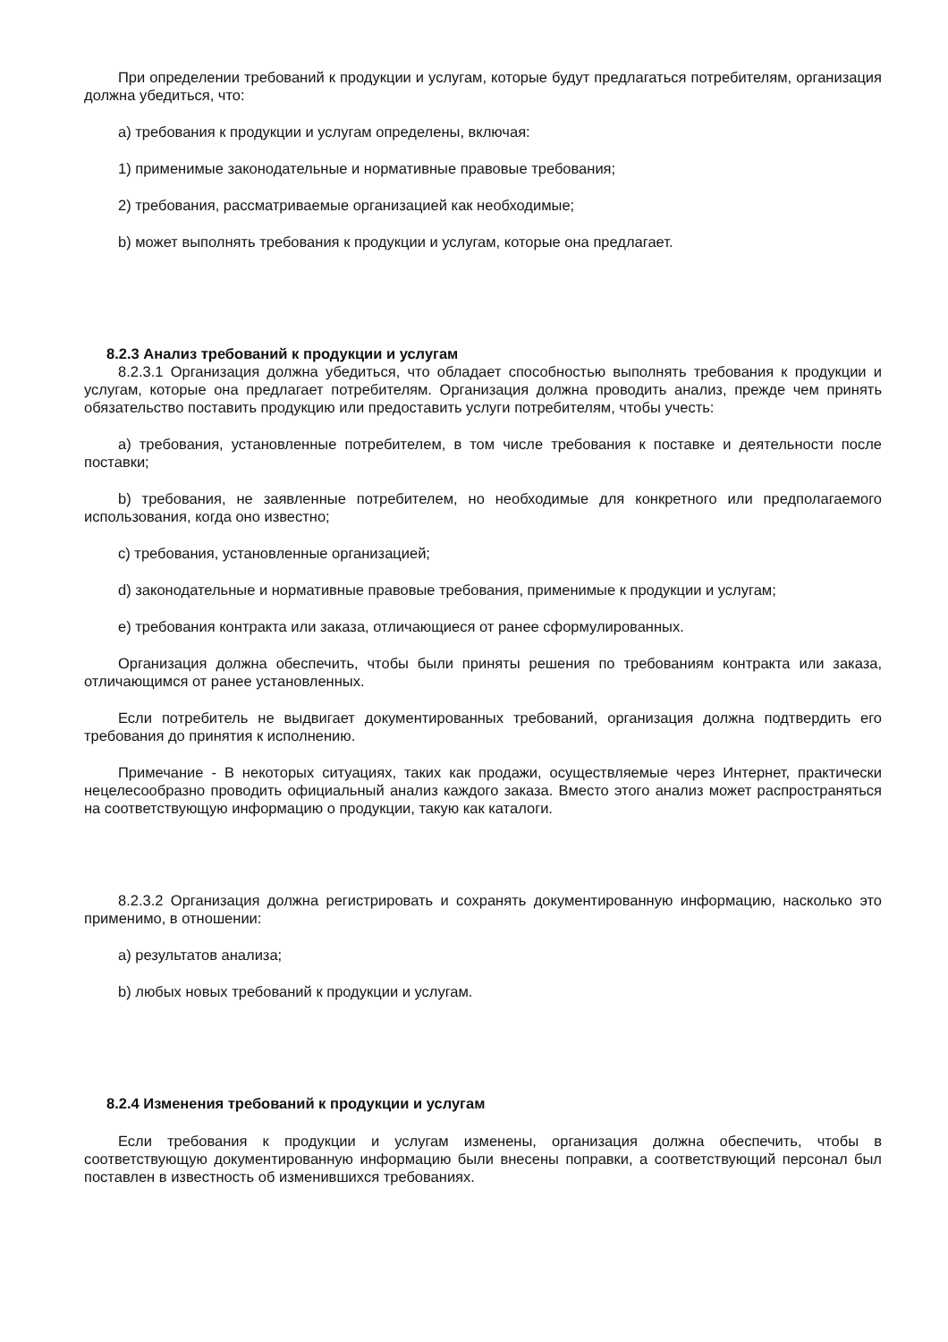При определении требований к продукции и услугам, которые будут предлагаться потребителям, организация должна убедиться, что:
a) требования к продукции и услугам определены, включая:
1) применимые законодательные и нормативные правовые требования;
2) требования, рассматриваемые организацией как необходимые;
b) может выполнять требования к продукции и услугам, которые она предлагает.
8.2.3 Анализ требований к продукции и услугам
8.2.3.1 Организация должна убедиться, что обладает способностью выполнять требования к продукции и услугам, которые она предлагает потребителям. Организация должна проводить анализ, прежде чем принять обязательство поставить продукцию или предоставить услуги потребителям, чтобы учесть:
a) требования, установленные потребителем, в том числе требования к поставке и деятельности после поставки;
b) требования, не заявленные потребителем, но необходимые для конкретного или предполагаемого использования, когда оно известно;
c) требования, установленные организацией;
d) законодательные и нормативные правовые требования, применимые к продукции и услугам;
e) требования контракта или заказа, отличающиеся от ранее сформулированных.
Организация должна обеспечить, чтобы были приняты решения по требованиям контракта или заказа, отличающимся от ранее установленных.
Если потребитель не выдвигает документированных требований, организация должна подтвердить его требования до принятия к исполнению.
Примечание - В некоторых ситуациях, таких как продажи, осуществляемые через Интернет, практически нецелесообразно проводить официальный анализ каждого заказа. Вместо этого анализ может распространяться на соответствующую информацию о продукции, такую как каталоги.
8.2.3.2 Организация должна регистрировать и сохранять документированную информацию, насколько это применимо, в отношении:
a) результатов анализа;
b) любых новых требований к продукции и услугам.
8.2.4 Изменения требований к продукции и услугам
Если требования к продукции и услугам изменены, организация должна обеспечить, чтобы в соответствующую документированную информацию были внесены поправки, а соответствующий персонал был поставлен в известность об изменившихся требованиях.